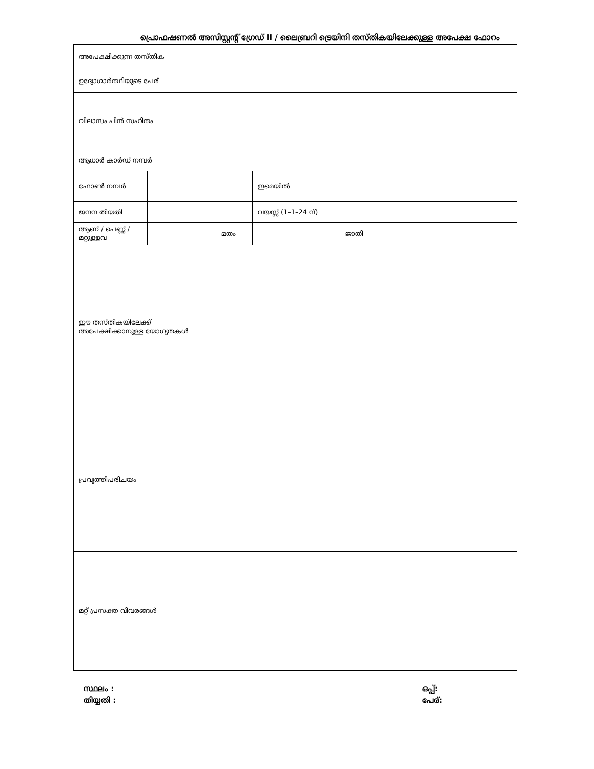പ്രൊഫഷണൽ അസിസ്റ്റന്റ് ഗ്രേഡ് II / ലൈബ്രറി ട്രെയിനി തസ്തികയിലേക്കുള്ള അപേക്ഷ ഫോറം
| അപേക്ഷിക്കുന്ന തസ്തിക | | | | | |
| ഉദ്യോഗാർത്ഥിയുടെ പേര് | | | | | |
| വിലാസം പിൻ സഹിതം | | | | | |
| ആധാർ കാർഡ് നമ്പർ | | | | | |
| ഫോൺ നമ്പർ | | | ഇമെയിൽ | | |
| ജനന തിയതി | | | വയസ്സ് (1–1–24 ന്) | | |
| ആണ് / പെണ്ണ് / മറ്റുള്ളവ | | മതം | | ജാതി | |
| ഈ തസ്തികയിലേക്ക് അപേക്ഷിക്കാനുള്ള യോഗ്യതകൾ | | | | | |
| പ്രവൃത്തിപരിചയം | | | | | |
| മറ്റ് പ്രസക്ത വിവരങ്ങൾ | | | | | |
സ്ഥലം :
തിയ്യതി :
ഒപ്പ്:
പേര്: